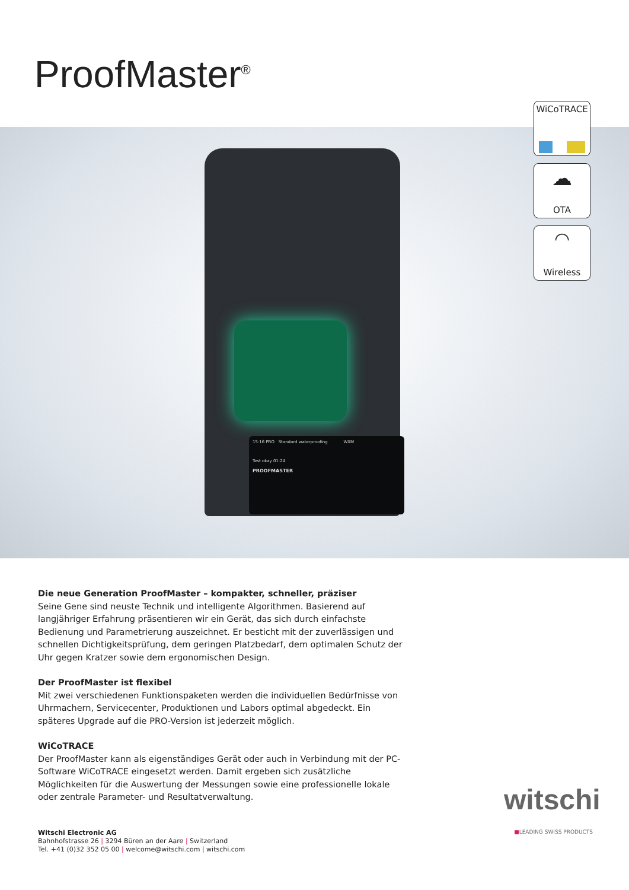ProofMaster<sup>®</sup>
15:16 PRO Standard waterproofing WXM
Test okay 01:24
PROOFMASTER
WiCoTRACE
☁
OTA
◠
Wireless
Die neue Generation ProofMaster – kompakter, schneller, präziser
Seine Gene sind neuste Technik und intelligente Algorithmen. Basierend auf langjähriger Erfahrung präsentieren wir ein Gerät, das sich durch einfachste Bedienung und Parametrierung auszeichnet. Er besticht mit der zuverlässigen und schnellen Dichtigkeitsprüfung, dem geringen Platzbedarf, dem optimalen Schutz der Uhr gegen Kratzer sowie dem ergonomischen Design.
Der ProofMaster ist flexibel
Mit zwei verschiedenen Funktionspaketen werden die individuellen Bedürfnisse von Uhrmachern, Servicecenter, Produktionen und Labors optimal abgedeckt. Ein späteres Upgrade auf die PRO-Version ist jederzeit möglich.
WiCoTRACE
Der ProofMaster kann als eigenständiges Gerät oder auch in Verbindung mit der PC-Software WiCoTRACE eingesetzt werden. Damit ergeben sich zusätzliche Möglichkeiten für die Auswertung der Messungen sowie eine professionelle lokale oder zentrale Parameter- und Resultatverwaltung.
Witschi Electronic AG
Bahnhofstrasse 26 | 3294 Büren an der Aare | Switzerland
Tel. +41 (0)32 352 05 00 | welcome@witschi.com | witschi.com
witschi
■LEADING SWISS PRODUCTS